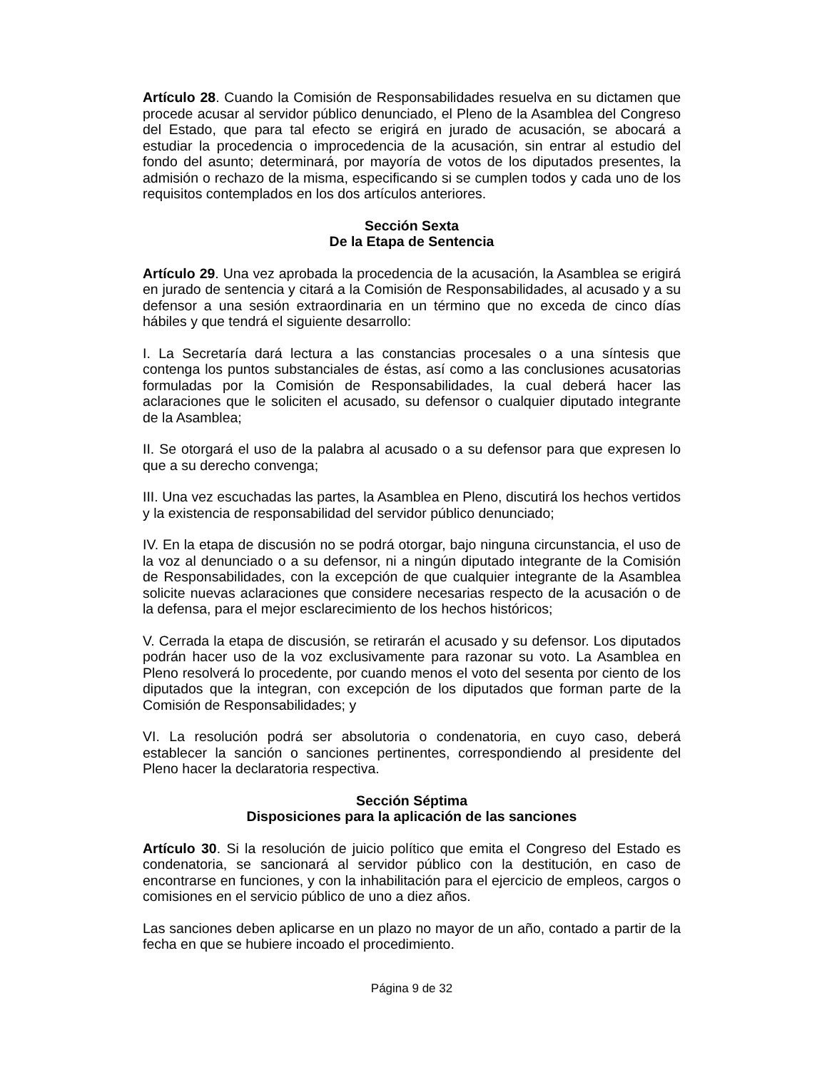Artículo 28. Cuando la Comisión de Responsabilidades resuelva en su dictamen que procede acusar al servidor público denunciado, el Pleno de la Asamblea del Congreso del Estado, que para tal efecto se erigirá en jurado de acusación, se abocará a estudiar la procedencia o improcedencia de la acusación, sin entrar al estudio del fondo del asunto; determinará, por mayoría de votos de los diputados presentes, la admisión o rechazo de la misma, especificando si se cumplen todos y cada uno de los requisitos contemplados en los dos artículos anteriores.
Sección Sexta
De la Etapa de Sentencia
Artículo 29. Una vez aprobada la procedencia de la acusación, la Asamblea se erigirá en jurado de sentencia y citará a la Comisión de Responsabilidades, al acusado y a su defensor a una sesión extraordinaria en un término que no exceda de cinco días hábiles y que tendrá el siguiente desarrollo:
I. La Secretaría dará lectura a las constancias procesales o a una síntesis que contenga los puntos substanciales de éstas, así como a las conclusiones acusatorias formuladas por la Comisión de Responsabilidades, la cual deberá hacer las aclaraciones que le soliciten el acusado, su defensor o cualquier diputado integrante de la Asamblea;
II. Se otorgará el uso de la palabra al acusado o a su defensor para que expresen lo que a su derecho convenga;
III. Una vez escuchadas las partes, la Asamblea en Pleno, discutirá los hechos vertidos y la existencia de responsabilidad del servidor público denunciado;
IV. En la etapa de discusión no se podrá otorgar, bajo ninguna circunstancia, el uso de la voz al denunciado o a su defensor, ni a ningún diputado integrante de la Comisión de Responsabilidades, con la excepción de que cualquier integrante de la Asamblea solicite nuevas aclaraciones que considere necesarias respecto de la acusación o de la defensa, para el mejor esclarecimiento de los hechos históricos;
V. Cerrada la etapa de discusión, se retirarán el acusado y su defensor. Los diputados podrán hacer uso de la voz exclusivamente para razonar su voto. La Asamblea en Pleno resolverá lo procedente, por cuando menos el voto del sesenta por ciento de los diputados que la integran, con excepción de los diputados que forman parte de la Comisión de Responsabilidades; y
VI. La resolución podrá ser absolutoria o condenatoria, en cuyo caso, deberá establecer la sanción o sanciones pertinentes, correspondiendo al presidente del Pleno hacer la declaratoria respectiva.
Sección Séptima
Disposiciones para la aplicación de las sanciones
Artículo 30. Si la resolución de juicio político que emita el Congreso del Estado es condenatoria, se sancionará al servidor público con la destitución, en caso de encontrarse en funciones, y con la inhabilitación para el ejercicio de empleos, cargos o comisiones en el servicio público de uno a diez años.
Las sanciones deben aplicarse en un plazo no mayor de un año, contado a partir de la fecha en que se hubiere incoado el procedimiento.
Página 9 de 32